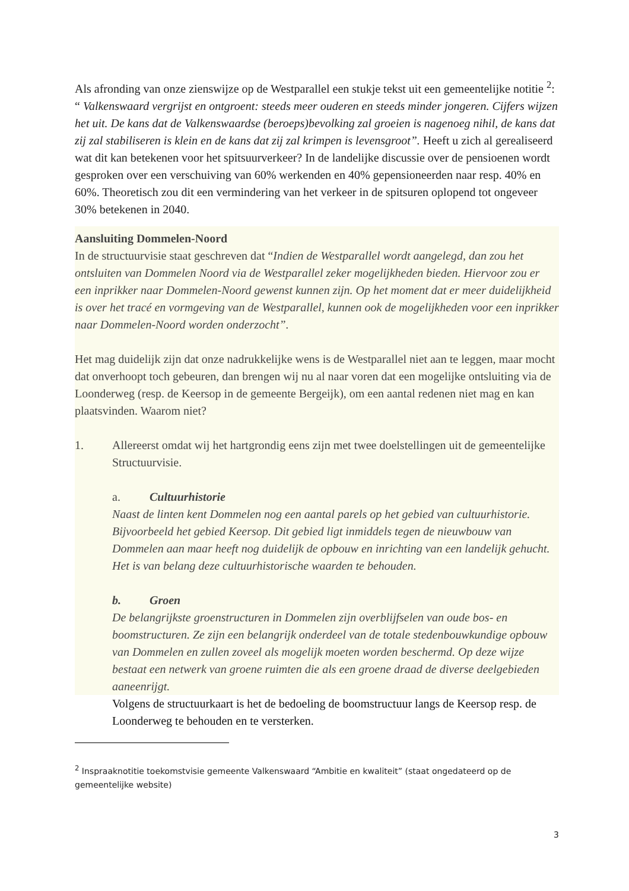Als afronding van onze zienswijze op de Westparallel een stukje tekst uit een gemeentelijke notitie <sup>2</sup>: “ Valkenswaard vergrijst en ontgroent: steeds meer ouderen en steeds minder jongeren. Cijfers wijzen het uit. De kans dat de Valkenswaardse (beroeps)bevolking zal groeien is nagenoeg nihil, de kans dat zij zal stabiliseren is klein en de kans dat zij zal krimpen is levensgroot”. Heeft u zich al gerealiseerd wat dit kan betekenen voor het spitsuurverkeer? In de landelijke discussie over de pensioenen wordt gesproken over een verschuiving van 60% werkenden en 40% gepensioneerden naar resp. 40% en 60%. Theoretisch zou dit een vermindering van het verkeer in de spitsuren oplopend tot ongeveer 30% betekenen in 2040.
Aansluiting Dommelen-Noord
In de structuurvisie staat geschreven dat “Indien de Westparallel wordt aangelegd, dan zou het ontsluiten van Dommelen Noord via de Westparallel zeker mogelijkheden bieden. Hiervoor zou er een inprikker naar Dommelen-Noord gewenst kunnen zijn. Op het moment dat er meer duidelijkheid is over het tracé en vormgeving van de Westparallel, kunnen ook de mogelijkheden voor een inprikker naar Dommelen-Noord worden onderzocht”.
Het mag duidelijk zijn dat onze nadrukkelijke wens is de Westparallel niet aan te leggen, maar mocht dat onverhoopt toch gebeuren, dan brengen wij nu al naar voren dat een mogelijke ontsluiting via de Loonderweg (resp. de Keersop in de gemeente Bergeijk), om een aantal redenen niet mag en kan plaatsvinden. Waarom niet?
1. Allereerst omdat wij het hartgrondig eens zijn met twee doelstellingen uit de gemeentelijke Structuurvisie.
a. Cultuurhistorie
Naast de linten kent Dommelen nog een aantal parels op het gebied van cultuurhistorie. Bijvoorbeeld het gebied Keersop. Dit gebied ligt inmiddels tegen de nieuwbouw van Dommelen aan maar heeft nog duidelijk de opbouw en inrichting van een landelijk gehucht. Het is van belang deze cultuurhistorische waarden te behouden.
b. Groen
De belangrijkste groenstructuren in Dommelen zijn overblijfselen van oude bos- en boomstructuren. Ze zijn een belangrijk onderdeel van de totale stedenbouwkundige opbouw van Dommelen en zullen zoveel als mogelijk moeten worden beschermd. Op deze wijze bestaat een netwerk van groene ruimten die als een groene draad de diverse deelgebieden aaneenrijgt.
Volgens de structuurkaart is het de bedoeling de boomstructuur langs de Keersop resp. de Loonderweg te behouden en te versterken.
<sup>2</sup> Inspraaknotitie toekomstvisie gemeente Valkenswaard “Ambitie en kwaliteit” (staat ongedateerd op de gemeentelijke website)
3